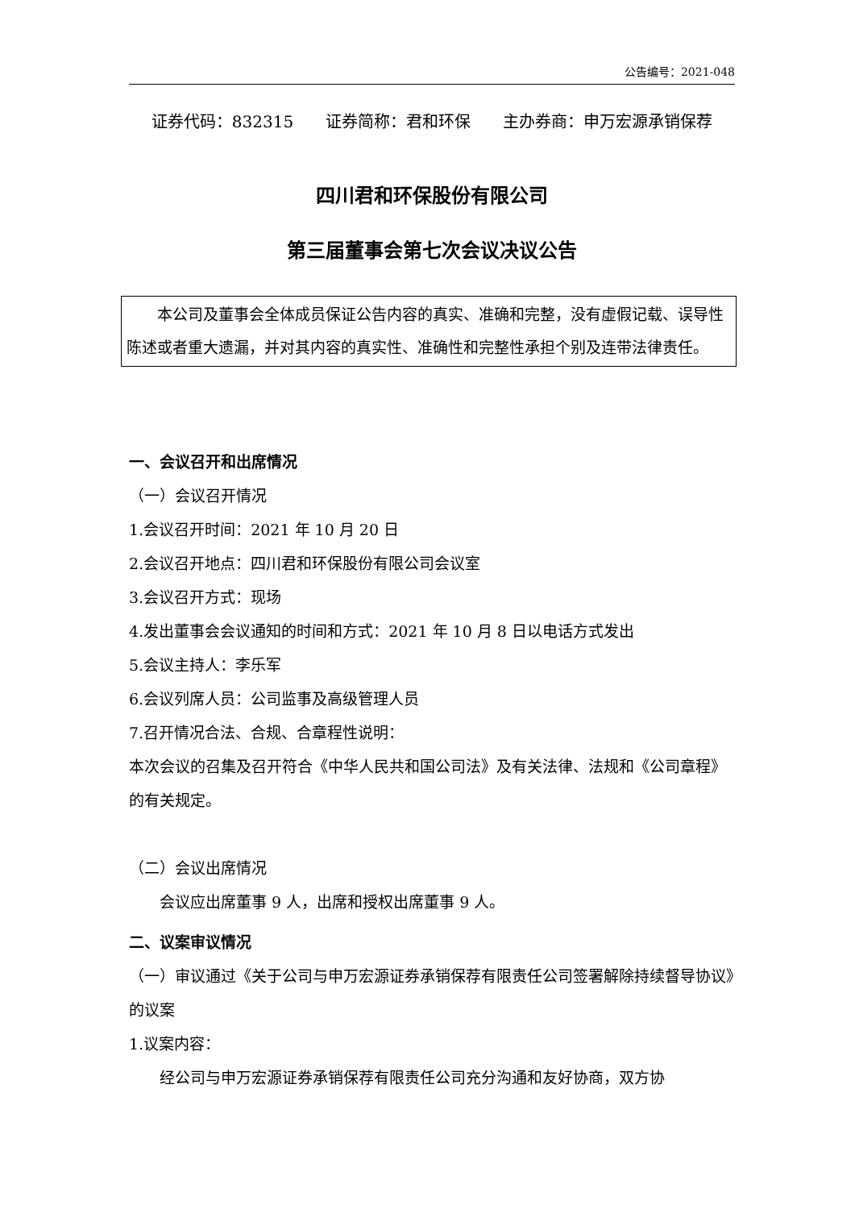公告编号：2021-048
证券代码：832315　　证券简称：君和环保　　主办券商：申万宏源承销保荐
四川君和环保股份有限公司
第三届董事会第七次会议决议公告
　　本公司及董事会全体成员保证公告内容的真实、准确和完整，没有虚假记载、误导性陈述或者重大遗漏，并对其内容的真实性、准确性和完整性承担个别及连带法律责任。
一、会议召开和出席情况
（一）会议召开情况
1.会议召开时间：2021 年 10 月 20 日
2.会议召开地点：四川君和环保股份有限公司会议室
3.会议召开方式：现场
4.发出董事会会议通知的时间和方式：2021 年 10 月 8 日以电话方式发出
5.会议主持人：李乐军
6.会议列席人员：公司监事及高级管理人员
7.召开情况合法、合规、合章程性说明：
本次会议的召集及召开符合《中华人民共和国公司法》及有关法律、法规和《公司章程》的有关规定。
（二）会议出席情况
　　会议应出席董事 9 人，出席和授权出席董事 9 人。
二、议案审议情况
（一）审议通过《关于公司与申万宏源证券承销保荐有限责任公司签署解除持续督导协议》的议案
1.议案内容：
　　经公司与申万宏源证券承销保荐有限责任公司充分沟通和友好协商，双方协